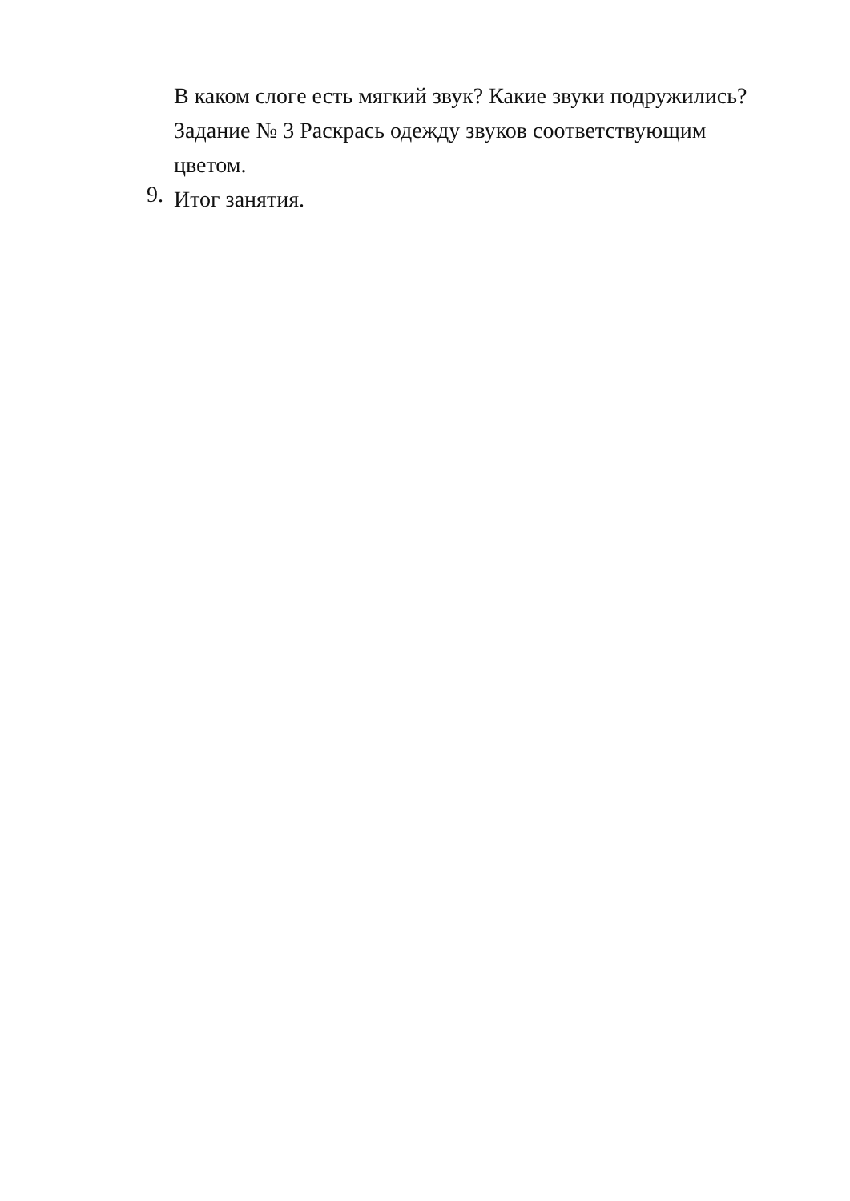В каком слоге есть мягкий звук? Какие звуки подружились?
Задание № 3 Раскрась одежду звуков соответствующим
цветом.
9.
Итог занятия.